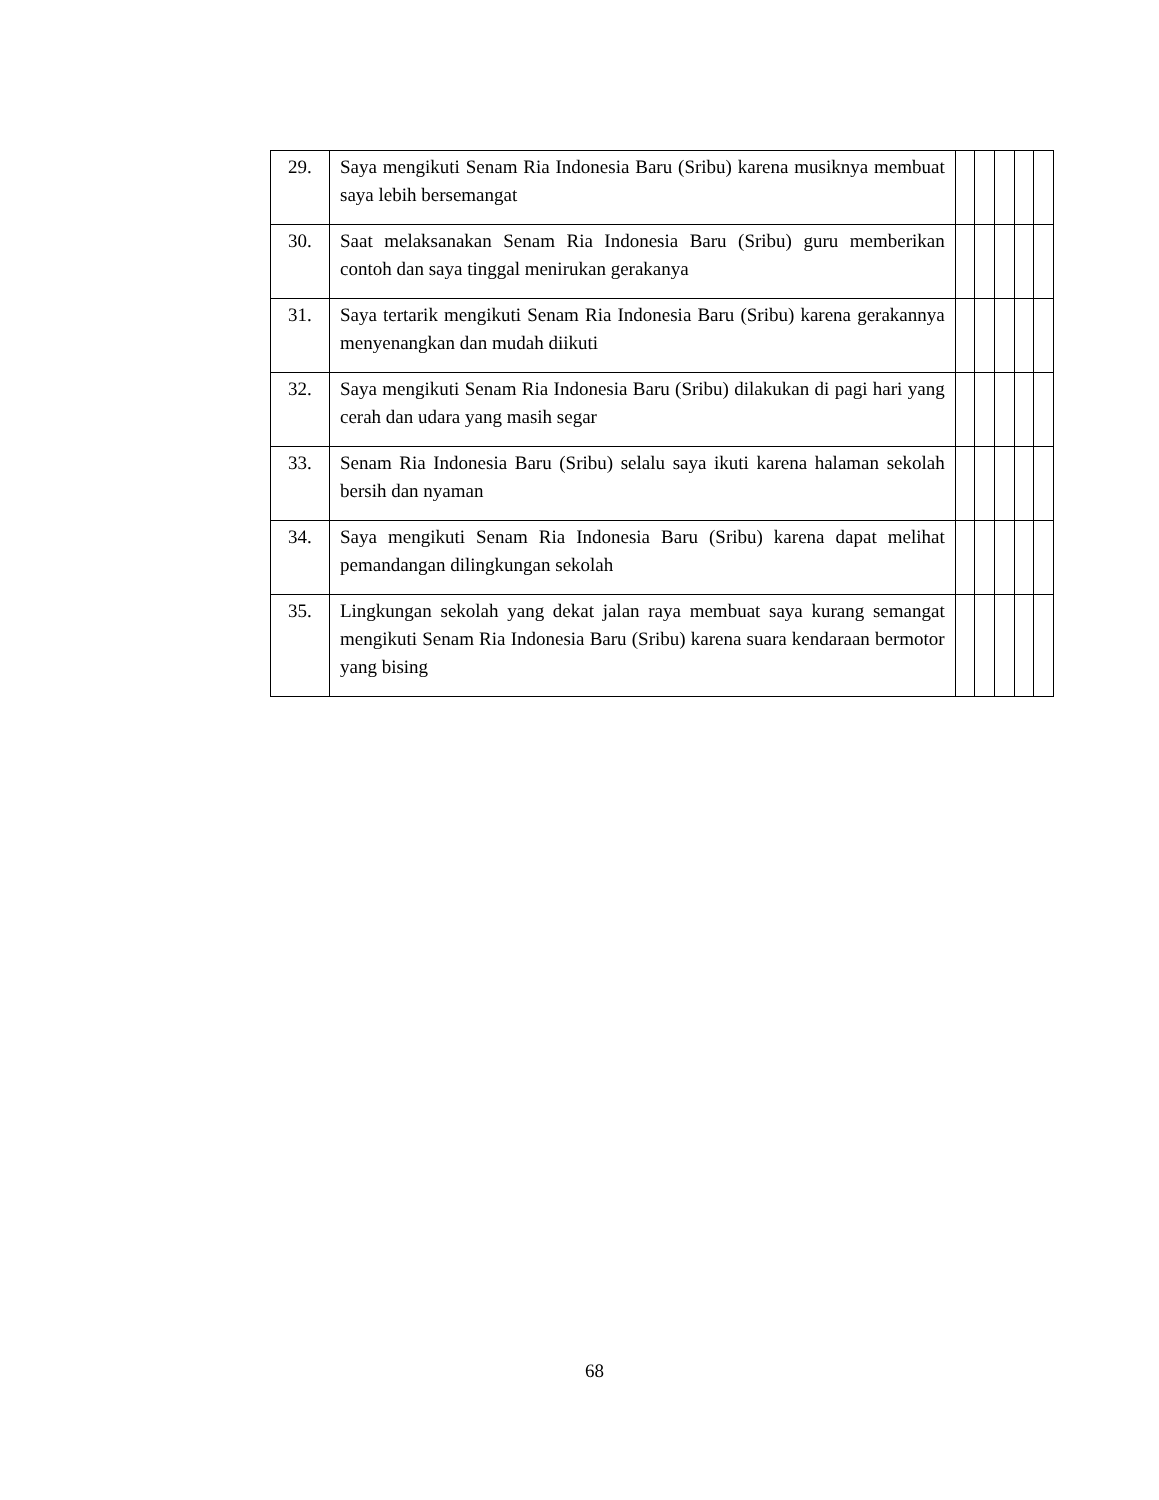| 29. | Saya mengikuti Senam Ria Indonesia Baru (Sribu) karena musiknya membuat saya lebih bersemangat | | | | | |
| 30. | Saat melaksanakan Senam Ria Indonesia Baru (Sribu) guru memberikan contoh dan saya tinggal menirukan gerakanya | | | | | |
| 31. | Saya tertarik mengikuti Senam Ria Indonesia Baru (Sribu) karena gerakannya menyenangkan dan mudah diikuti | | | | | |
| 32. | Saya mengikuti Senam Ria Indonesia Baru (Sribu) dilakukan di pagi hari yang cerah dan udara yang masih segar | | | | | |
| 33. | Senam Ria Indonesia Baru (Sribu) selalu saya ikuti karena halaman sekolah bersih dan nyaman | | | | | |
| 34. | Saya mengikuti Senam Ria Indonesia Baru (Sribu) karena dapat melihat pemandangan dilingkungan sekolah | | | | | |
| 35. | Lingkungan sekolah yang dekat jalan raya membuat saya kurang semangat mengikuti Senam Ria Indonesia Baru (Sribu) karena suara kendaraan bermotor yang bising | | | | | |
68